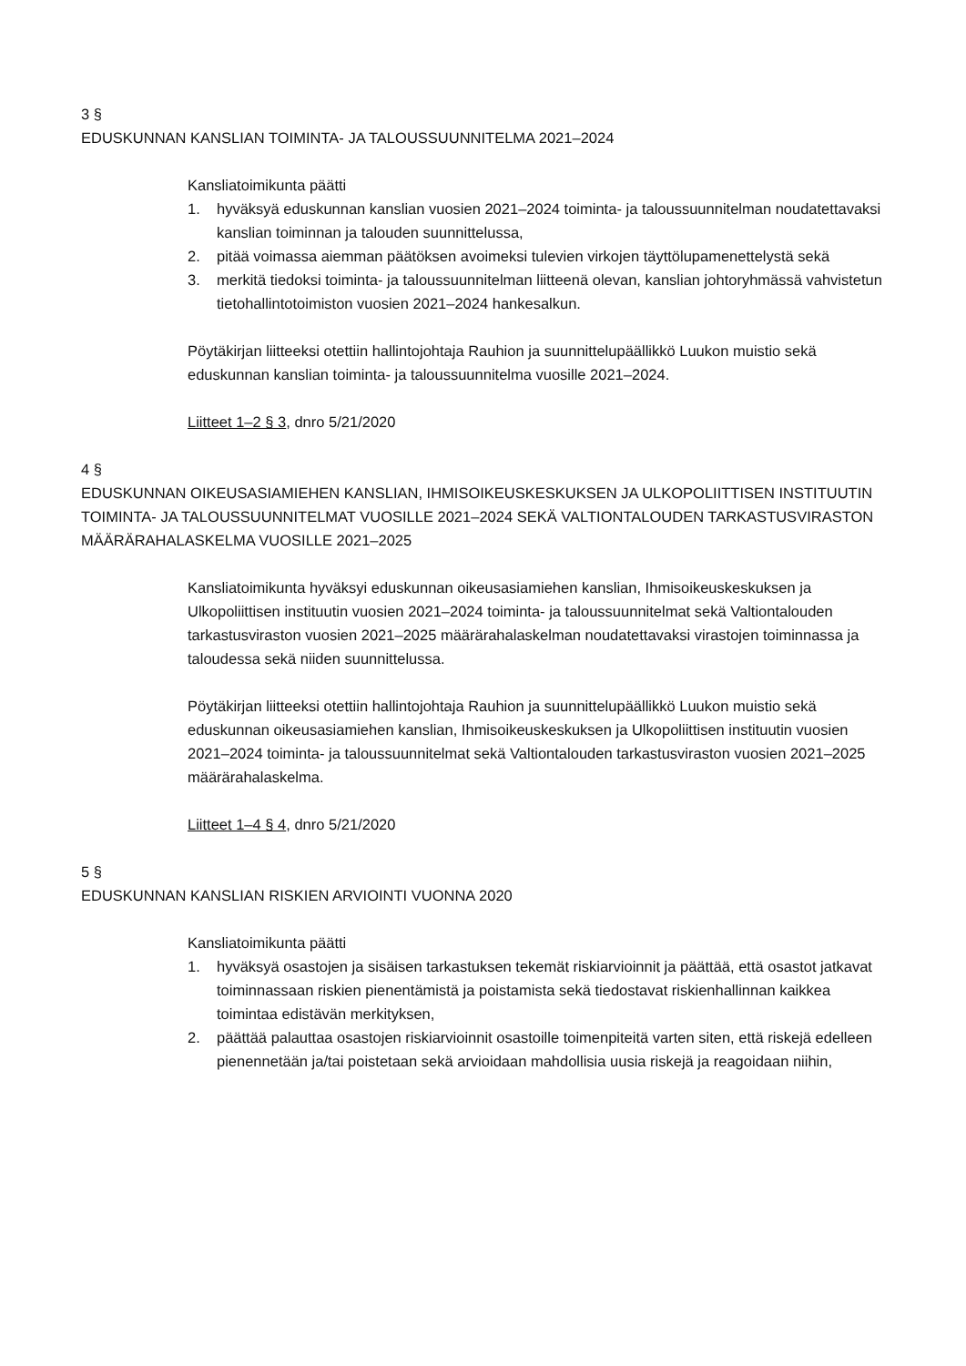3 §
EDUSKUNNAN KANSLIAN TOIMINTA- JA TALOUSSUUNNITELMA 2021–2024
Kansliatoimikunta päätti
1. hyväksyä eduskunnan kanslian vuosien 2021–2024 toiminta- ja taloussuunnitelman noudatettavaksi kanslian toiminnan ja talouden suunnittelussa,
2. pitää voimassa aiemman päätöksen avoimeksi tulevien virkojen täyttölupamenettelystä sekä
3. merkitä tiedoksi toiminta- ja taloussuunnitelman liitteenä olevan, kanslian johtoryhmässä vahvistetun tietohallintotoimiston vuosien 2021–2024 hankesalkun.
Pöytäkirjan liitteeksi otettiin hallintojohtaja Rauhion ja suunnittelupäällikkö Luukon muistio sekä eduskunnan kanslian toiminta- ja taloussuunnitelma vuosille 2021–2024.
Liitteet 1–2 § 3, dnro 5/21/2020
4 §
EDUSKUNNAN OIKEUSASIAMIEHEN KANSLIAN, IHMISOIKEUSKESKUKSEN JA ULKOPOLIITTISEN INSTITUUTIN TOIMINTA- JA TALOUSSUUNNITELMAT VUOSILLE 2021–2024 SEKÄ VALTIONTALOUDEN TARKASTUSVIRASTON MÄÄRÄRAHALASKELMA VUOSILLE 2021–2025
Kansliatoimikunta hyväksyi eduskunnan oikeusasiamiehen kanslian, Ihmisoikeuskeskuksen ja Ulkopoliittisen instituutin vuosien 2021–2024 toiminta- ja taloussuunnitelmat sekä Valtiontalouden tarkastusviraston vuosien 2021–2025 määrärahalaskelman noudatettavaksi virastojen toiminnassa ja taloudessa sekä niiden suunnittelussa.
Pöytäkirjan liitteeksi otettiin hallintojohtaja Rauhion ja suunnittelupäällikkö Luukon muistio sekä eduskunnan oikeusasiamiehen kanslian, Ihmisoikeuskeskuksen ja Ulkopoliittisen instituutin vuosien 2021–2024 toiminta- ja taloussuunnitelmat sekä Valtiontalouden tarkastusviraston vuosien 2021–2025 määrärahalaskelma.
Liitteet 1–4 § 4, dnro 5/21/2020
5 §
EDUSKUNNAN KANSLIAN RISKIEN ARVIOINTI VUONNA 2020
Kansliatoimikunta päätti
1. hyväksyä osastojen ja sisäisen tarkastuksen tekemät riskiarvioinnit ja päättää, että osastot jatkavat toiminnassaan riskien pienentämistä ja poistamista sekä tiedostavat riskienhallinnan kaikkea toimintaa edistävän merkityksen,
2. päättää palauttaa osastojen riskiarvioinnit osastoille toimenpiteitä varten siten, että riskejä edelleen pienennetään ja/tai poistetaan sekä arvioidaan mahdollisia uusia riskejä ja reagoidaan niihin,